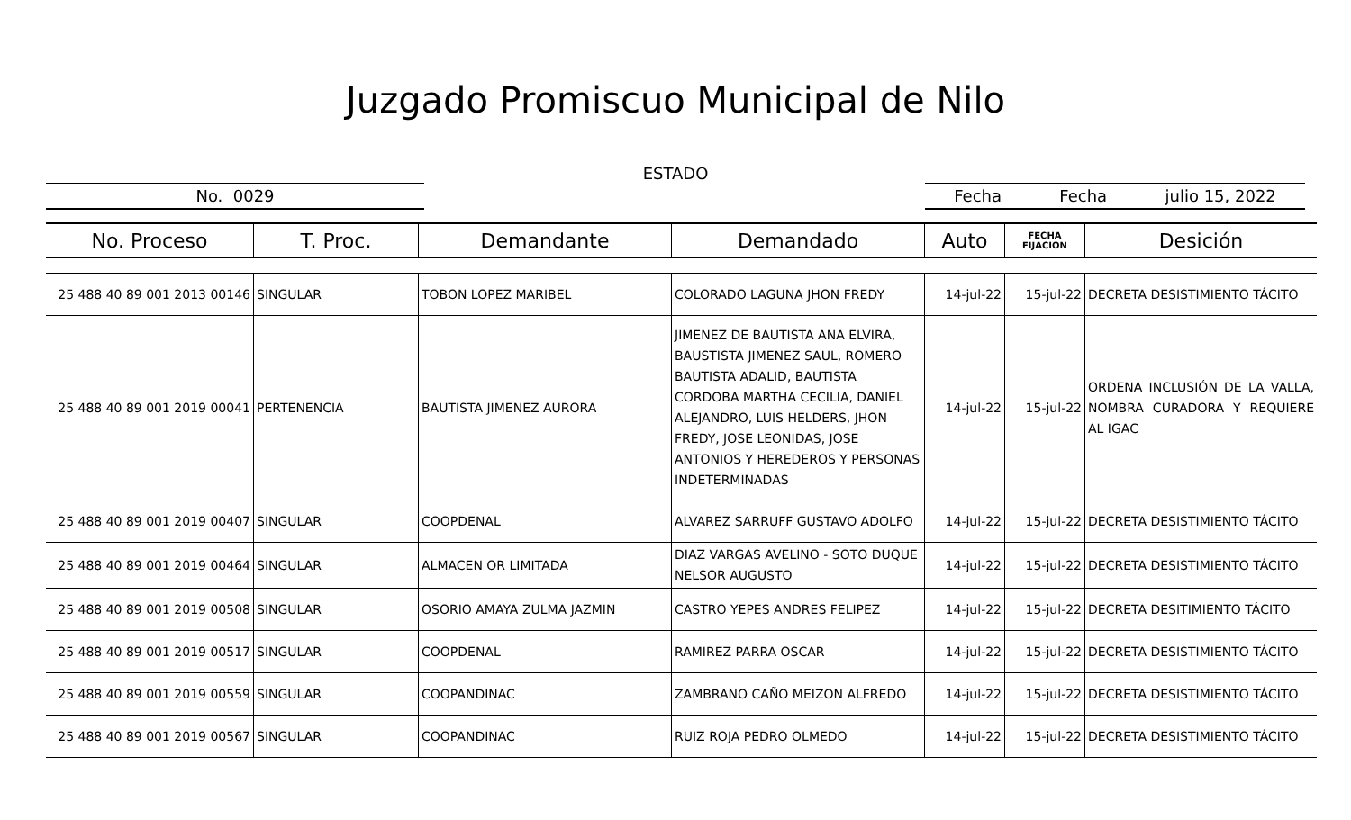Juzgado Promiscuo Municipal de Nilo
ESTADO
No. 0029 Fecha Fecha julio 15, 2022
| No. Proceso | T. Proc. | Demandante | Demandado | Auto | FECHA FIJACION | Desición |
| --- | --- | --- | --- | --- | --- | --- |
| 25 488 40 89 001 2013 00146 | SINGULAR | TOBON LOPEZ MARIBEL | COLORADO LAGUNA JHON FREDY | 14-jul-22 | 15-jul-22 | DECRETA DESISTIMIENTO TÁCITO |
| 25 488 40 89 001 2019 00041 | PERTENENCIA | BAUTISTA JIMENEZ AURORA | JIMENEZ DE BAUTISTA ANA ELVIRA, BAUSTISTA JIMENEZ SAUL, ROMERO BAUTISTA ADALID, BAUTISTA CORDOBA MARTHA CECILIA, DANIEL ALEJANDRO, LUIS HELDERS, JHON FREDY, JOSE LEONIDAS, JOSE ANTONIOS Y HEREDEROS Y PERSONAS INDETERMINADAS | 14-jul-22 | 15-jul-22 | ORDENA INCLUSIÓN DE LA VALLA, NOMBRA CURADORA Y REQUIERE AL IGAC |
| 25 488 40 89 001 2019 00407 | SINGULAR | COOPDENAL | ALVAREZ SARRUFF GUSTAVO ADOLFO | 14-jul-22 | 15-jul-22 | DECRETA DESISTIMIENTO TÁCITO |
| 25 488 40 89 001 2019 00464 | SINGULAR | ALMACEN OR LIMITADA | DIAZ VARGAS AVELINO - SOTO DUQUE NELSOR AUGUSTO | 14-jul-22 | 15-jul-22 | DECRETA DESISTIMIENTO TÁCITO |
| 25 488 40 89 001 2019 00508 | SINGULAR | OSORIO AMAYA ZULMA JAZMIN | CASTRO YEPES ANDRES FELIPEZ | 14-jul-22 | 15-jul-22 | DECRETA DESITIMIENTO TÁCITO |
| 25 488 40 89 001 2019 00517 | SINGULAR | COOPDENAL | RAMIREZ PARRA OSCAR | 14-jul-22 | 15-jul-22 | DECRETA DESISTIMIENTO TÁCITO |
| 25 488 40 89 001 2019 00559 | SINGULAR | COOPANDINAC | ZAMBRANO CAÑO MEIZON ALFREDO | 14-jul-22 | 15-jul-22 | DECRETA DESISTIMIENTO TÁCITO |
| 25 488 40 89 001 2019 00567 | SINGULAR | COOPANDINAC | RUIZ ROJA PEDRO OLMEDO | 14-jul-22 | 15-jul-22 | DECRETA DESISTIMIENTO TÁCITO |